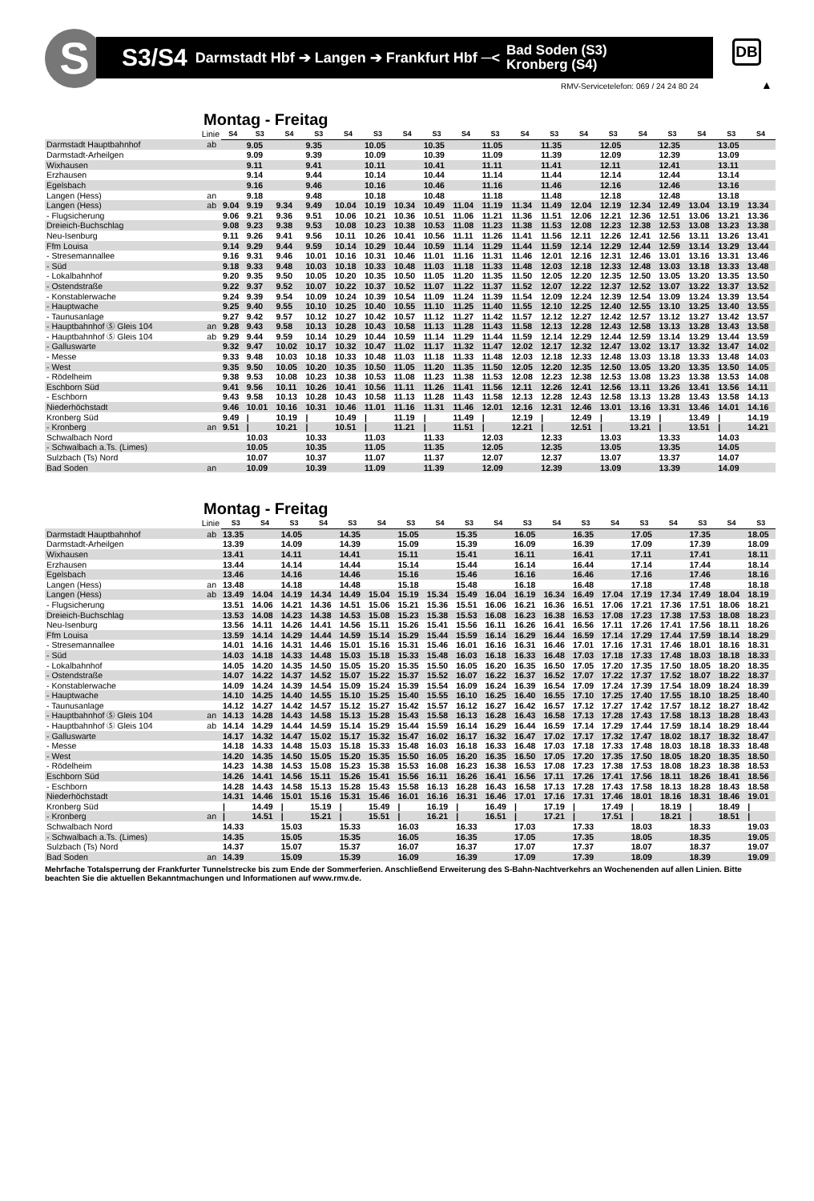S
S3/S4 Darmstadt Hbf ➔ Langen ➔ Frankfurt Hbf ─< Bad Soden (S3)
Kronberg (S4)
DB
▲
RMV-Servicetelefon: 069 / 24 24 80 24
Montag - Freitag
| | Linie | S4 | S3 | S4 | S3 | S4 | S3 | S4 | S3 | S4 | S3 | S4 | S3 | S4 | S3 | S4 | S3 | S4 | S3 | S4 |
| --- | --- | --- | --- | --- | --- | --- | --- | --- | --- | --- | --- | --- | --- | --- | --- | --- | --- | --- | --- | --- |
| Darmstadt Hauptbahnhof | ab | | 9.05 | | 9.35 | | 10.05 | | 10.35 | | 11.05 | | 11.35 | | 12.05 | | 12.35 | | 13.05 | |
| Darmstadt-Arheilgen | | | 9.09 | | 9.39 | | 10.09 | | 10.39 | | 11.09 | | 11.39 | | 12.09 | | 12.39 | | 13.09 | |
| Wixhausen | | | 9.11 | | 9.41 | | 10.11 | | 10.41 | | 11.11 | | 11.41 | | 12.11 | | 12.41 | | 13.11 | |
| Erzhausen | | | 9.14 | | 9.44 | | 10.14 | | 10.44 | | 11.14 | | 11.44 | | 12.14 | | 12.44 | | 13.14 | |
| Egelsbach | | | 9.16 | | 9.46 | | 10.16 | | 10.46 | | 11.16 | | 11.46 | | 12.16 | | 12.46 | | 13.16 | |
| Langen (Hess) | an | | 9.18 | | 9.48 | | 10.18 | | 10.48 | | 11.18 | | 11.48 | | 12.18 | | 12.48 | | 13.18 | |
| Langen (Hess) | ab | 9.04 | 9.19 | 9.34 | 9.49 | 10.04 | 10.19 | 10.34 | 10.49 | 11.04 | 11.19 | 11.34 | 11.49 | 12.04 | 12.19 | 12.34 | 12.49 | 13.04 | 13.19 | 13.34 |
| - Flugsicherung | | 9.06 | 9.21 | 9.36 | 9.51 | 10.06 | 10.21 | 10.36 | 10.51 | 11.06 | 11.21 | 11.36 | 11.51 | 12.06 | 12.21 | 12.36 | 12.51 | 13.06 | 13.21 | 13.36 |
| Dreieich-Buchschlag | | 9.08 | 9.23 | 9.38 | 9.53 | 10.08 | 10.23 | 10.38 | 10.53 | 11.08 | 11.23 | 11.38 | 11.53 | 12.08 | 12.23 | 12.38 | 12.53 | 13.08 | 13.23 | 13.38 |
| Neu-Isenburg | | 9.11 | 9.26 | 9.41 | 9.56 | 10.11 | 10.26 | 10.41 | 10.56 | 11.11 | 11.26 | 11.41 | 11.56 | 12.11 | 12.26 | 12.41 | 12.56 | 13.11 | 13.26 | 13.41 |
| Ffm Louisa | | 9.14 | 9.29 | 9.44 | 9.59 | 10.14 | 10.29 | 10.44 | 10.59 | 11.14 | 11.29 | 11.44 | 11.59 | 12.14 | 12.29 | 12.44 | 12.59 | 13.14 | 13.29 | 13.44 |
| - Stresemannallee | | 9.16 | 9.31 | 9.46 | 10.01 | 10.16 | 10.31 | 10.46 | 11.01 | 11.16 | 11.31 | 11.46 | 12.01 | 12.16 | 12.31 | 12.46 | 13.01 | 13.16 | 13.31 | 13.46 |
| - Süd | | 9.18 | 9.33 | 9.48 | 10.03 | 10.18 | 10.33 | 10.48 | 11.03 | 11.18 | 11.33 | 11.48 | 12.03 | 12.18 | 12.33 | 12.48 | 13.03 | 13.18 | 13.33 | 13.48 |
| - Lokalbahnhof | | 9.20 | 9.35 | 9.50 | 10.05 | 10.20 | 10.35 | 10.50 | 11.05 | 11.20 | 11.35 | 11.50 | 12.05 | 12.20 | 12.35 | 12.50 | 13.05 | 13.20 | 13.35 | 13.50 |
| - Ostendstraße | | 9.22 | 9.37 | 9.52 | 10.07 | 10.22 | 10.37 | 10.52 | 11.07 | 11.22 | 11.37 | 11.52 | 12.07 | 12.22 | 12.37 | 12.52 | 13.07 | 13.22 | 13.37 | 13.52 |
| - Konstablerwache | | 9.24 | 9.39 | 9.54 | 10.09 | 10.24 | 10.39 | 10.54 | 11.09 | 11.24 | 11.39 | 11.54 | 12.09 | 12.24 | 12.39 | 12.54 | 13.09 | 13.24 | 13.39 | 13.54 |
| - Hauptwache | | 9.25 | 9.40 | 9.55 | 10.10 | 10.25 | 10.40 | 10.55 | 11.10 | 11.25 | 11.40 | 11.55 | 12.10 | 12.25 | 12.40 | 12.55 | 13.10 | 13.25 | 13.40 | 13.55 |
| - Taunusanlage | | 9.27 | 9.42 | 9.57 | 10.12 | 10.27 | 10.42 | 10.57 | 11.12 | 11.27 | 11.42 | 11.57 | 12.12 | 12.27 | 12.42 | 12.57 | 13.12 | 13.27 | 13.42 | 13.57 |
| - Hauptbahnhof Ⓢ Gleis 104 | an | 9.28 | 9.43 | 9.58 | 10.13 | 10.28 | 10.43 | 10.58 | 11.13 | 11.28 | 11.43 | 11.58 | 12.13 | 12.28 | 12.43 | 12.58 | 13.13 | 13.28 | 13.43 | 13.58 |
| - Hauptbahnhof Ⓢ Gleis 104 | ab | 9.29 | 9.44 | 9.59 | 10.14 | 10.29 | 10.44 | 10.59 | 11.14 | 11.29 | 11.44 | 11.59 | 12.14 | 12.29 | 12.44 | 12.59 | 13.14 | 13.29 | 13.44 | 13.59 |
| - Galluswarte | | 9.32 | 9.47 | 10.02 | 10.17 | 10.32 | 10.47 | 11.02 | 11.17 | 11.32 | 11.47 | 12.02 | 12.17 | 12.32 | 12.47 | 13.02 | 13.17 | 13.32 | 13.47 | 14.02 |
| - Messe | | 9.33 | 9.48 | 10.03 | 10.18 | 10.33 | 10.48 | 11.03 | 11.18 | 11.33 | 11.48 | 12.03 | 12.18 | 12.33 | 12.48 | 13.03 | 13.18 | 13.33 | 13.48 | 14.03 |
| - West | | 9.35 | 9.50 | 10.05 | 10.20 | 10.35 | 10.50 | 11.05 | 11.20 | 11.35 | 11.50 | 12.05 | 12.20 | 12.35 | 12.50 | 13.05 | 13.20 | 13.35 | 13.50 | 14.05 |
| - Rödelheim | | 9.38 | 9.53 | 10.08 | 10.23 | 10.38 | 10.53 | 11.08 | 11.23 | 11.38 | 11.53 | 12.08 | 12.23 | 12.38 | 12.53 | 13.08 | 13.23 | 13.38 | 13.53 | 14.08 |
| Eschborn Süd | | 9.41 | 9.56 | 10.11 | 10.26 | 10.41 | 10.56 | 11.11 | 11.26 | 11.41 | 11.56 | 12.11 | 12.26 | 12.41 | 12.56 | 13.11 | 13.26 | 13.41 | 13.56 | 14.11 |
| - Eschborn | | 9.43 | 9.58 | 10.13 | 10.28 | 10.43 | 10.58 | 11.13 | 11.28 | 11.43 | 11.58 | 12.13 | 12.28 | 12.43 | 12.58 | 13.13 | 13.28 | 13.43 | 13.58 | 14.13 |
| Niederhöchstadt | | 9.46 | 10.01 | 10.16 | 10.31 | 10.46 | 11.01 | 11.16 | 11.31 | 11.46 | 12.01 | 12.16 | 12.31 | 12.46 | 13.01 | 13.16 | 13.31 | 13.46 | 14.01 | 14.16 |
| Kronberg Süd | | 9.49 | / | 10.19 | / | 10.49 | / | 11.19 | / | 11.49 | / | 12.19 | / | 12.49 | / | 13.19 | / | 13.49 | / | 14.19 |
| - Kronberg | an | 9.51 | / | 10.21 | / | 10.51 | / | 11.21 | / | 11.51 | / | 12.21 | / | 12.51 | / | 13.21 | / | 13.51 | / | 14.21 |
| Schwalbach Nord | | | 10.03 | | 10.33 | | 11.03 | | 11.33 | | 12.03 | | 12.33 | | 13.03 | | 13.33 | | 14.03 | |
| - Schwalbach a.Ts. (Limes) | | | 10.05 | | 10.35 | | 11.05 | | 11.35 | | 12.05 | | 12.35 | | 13.05 | | 13.35 | | 14.05 | |
| Sulzbach (Ts) Nord | | | 10.07 | | 10.37 | | 11.07 | | 11.37 | | 12.07 | | 12.37 | | 13.07 | | 13.37 | | 14.07 | |
| Bad Soden | an | | 10.09 | | 10.39 | | 11.09 | | 11.39 | | 12.09 | | 12.39 | | 13.09 | | 13.39 | | 14.09 | |
Montag - Freitag
| | Linie | S3 | S4 | S3 | S4 | S3 | S4 | S3 | S4 | S3 | S4 | S3 | S4 | S3 | S4 | S3 | S4 | S3 | S4 | S3 |
| --- | --- | --- | --- | --- | --- | --- | --- | --- | --- | --- | --- | --- | --- | --- | --- | --- | --- | --- | --- | --- |
| Darmstadt Hauptbahnhof | ab | 13.35 | | 14.05 | | 14.35 | | 15.05 | | 15.35 | | 16.05 | | 16.35 | | 17.05 | | 17.35 | | 18.05 |
| Darmstadt-Arheilgen | | 13.39 | | 14.09 | | 14.39 | | 15.09 | | 15.39 | | 16.09 | | 16.39 | | 17.09 | | 17.39 | | 18.09 |
| Wixhausen | | 13.41 | | 14.11 | | 14.41 | | 15.11 | | 15.41 | | 16.11 | | 16.41 | | 17.11 | | 17.41 | | 18.11 |
| Erzhausen | | 13.44 | | 14.14 | | 14.44 | | 15.14 | | 15.44 | | 16.14 | | 16.44 | | 17.14 | | 17.44 | | 18.14 |
| Egelsbach | | 13.46 | | 14.16 | | 14.46 | | 15.16 | | 15.46 | | 16.16 | | 16.46 | | 17.16 | | 17.46 | | 18.16 |
| Langen (Hess) | an | 13.48 | | 14.18 | | 14.48 | | 15.18 | | 15.48 | | 16.18 | | 16.48 | | 17.18 | | 17.48 | | 18.18 |
| Langen (Hess) | ab | 13.49 | 14.04 | 14.19 | 14.34 | 14.49 | 15.04 | 15.19 | 15.34 | 15.49 | 16.04 | 16.19 | 16.34 | 16.49 | 17.04 | 17.19 | 17.34 | 17.49 | 18.04 | 18.19 |
| - Flugsicherung | | 13.51 | 14.06 | 14.21 | 14.36 | 14.51 | 15.06 | 15.21 | 15.36 | 15.51 | 16.06 | 16.21 | 16.36 | 16.51 | 17.06 | 17.21 | 17.36 | 17.51 | 18.06 | 18.21 |
| Dreieich-Buchschlag | | 13.53 | 14.08 | 14.23 | 14.38 | 14.53 | 15.08 | 15.23 | 15.38 | 15.53 | 16.08 | 16.23 | 16.38 | 16.53 | 17.08 | 17.23 | 17.38 | 17.53 | 18.08 | 18.23 |
| Neu-Isenburg | | 13.56 | 14.11 | 14.26 | 14.41 | 14.56 | 15.11 | 15.26 | 15.41 | 15.56 | 16.11 | 16.26 | 16.41 | 16.56 | 17.11 | 17.26 | 17.41 | 17.56 | 18.11 | 18.26 |
| Ffm Louisa | | 13.59 | 14.14 | 14.29 | 14.44 | 14.59 | 15.14 | 15.29 | 15.44 | 15.59 | 16.14 | 16.29 | 16.44 | 16.59 | 17.14 | 17.29 | 17.44 | 17.59 | 18.14 | 18.29 |
| - Stresemannallee | | 14.01 | 14.16 | 14.31 | 14.46 | 15.01 | 15.16 | 15.31 | 15.46 | 16.01 | 16.16 | 16.31 | 16.46 | 17.01 | 17.16 | 17.31 | 17.46 | 18.01 | 18.16 | 18.31 |
| - Süd | | 14.03 | 14.18 | 14.33 | 14.48 | 15.03 | 15.18 | 15.33 | 15.48 | 16.03 | 16.18 | 16.33 | 16.48 | 17.03 | 17.18 | 17.33 | 17.48 | 18.03 | 18.18 | 18.33 |
| - Lokalbahnhof | | 14.05 | 14.20 | 14.35 | 14.50 | 15.05 | 15.20 | 15.35 | 15.50 | 16.05 | 16.20 | 16.35 | 16.50 | 17.05 | 17.20 | 17.35 | 17.50 | 18.05 | 18.20 | 18.35 |
| - Ostendstraße | | 14.07 | 14.22 | 14.37 | 14.52 | 15.07 | 15.22 | 15.37 | 15.52 | 16.07 | 16.22 | 16.37 | 16.52 | 17.07 | 17.22 | 17.37 | 17.52 | 18.07 | 18.22 | 18.37 |
| - Konstablerwache | | 14.09 | 14.24 | 14.39 | 14.54 | 15.09 | 15.24 | 15.39 | 15.54 | 16.09 | 16.24 | 16.39 | 16.54 | 17.09 | 17.24 | 17.39 | 17.54 | 18.09 | 18.24 | 18.39 |
| - Hauptwache | | 14.10 | 14.25 | 14.40 | 14.55 | 15.10 | 15.25 | 15.40 | 15.55 | 16.10 | 16.25 | 16.40 | 16.55 | 17.10 | 17.25 | 17.40 | 17.55 | 18.10 | 18.25 | 18.40 |
| - Taunusanlage | | 14.12 | 14.27 | 14.42 | 14.57 | 15.12 | 15.27 | 15.42 | 15.57 | 16.12 | 16.27 | 16.42 | 16.57 | 17.12 | 17.27 | 17.42 | 17.57 | 18.12 | 18.27 | 18.42 |
| - Hauptbahnhof Ⓢ Gleis 104 | an | 14.13 | 14.28 | 14.43 | 14.58 | 15.13 | 15.28 | 15.43 | 15.58 | 16.13 | 16.28 | 16.43 | 16.58 | 17.13 | 17.28 | 17.43 | 17.58 | 18.13 | 18.28 | 18.43 |
| - Hauptbahnhof Ⓢ Gleis 104 | ab | 14.14 | 14.29 | 14.44 | 14.59 | 15.14 | 15.29 | 15.44 | 15.59 | 16.14 | 16.29 | 16.44 | 16.59 | 17.14 | 17.29 | 17.44 | 17.59 | 18.14 | 18.29 | 18.44 |
| - Galluswarte | | 14.17 | 14.32 | 14.47 | 15.02 | 15.17 | 15.32 | 15.47 | 16.02 | 16.17 | 16.32 | 16.47 | 17.02 | 17.17 | 17.32 | 17.47 | 18.02 | 18.17 | 18.32 | 18.47 |
| - Messe | | 14.18 | 14.33 | 14.48 | 15.03 | 15.18 | 15.33 | 15.48 | 16.03 | 16.18 | 16.33 | 16.48 | 17.03 | 17.18 | 17.33 | 17.48 | 18.03 | 18.18 | 18.33 | 18.48 |
| - West | | 14.20 | 14.35 | 14.50 | 15.05 | 15.20 | 15.35 | 15.50 | 16.05 | 16.20 | 16.35 | 16.50 | 17.05 | 17.20 | 17.35 | 17.50 | 18.05 | 18.20 | 18.35 | 18.50 |
| - Rödelheim | | 14.23 | 14.38 | 14.53 | 15.08 | 15.23 | 15.38 | 15.53 | 16.08 | 16.23 | 16.38 | 16.53 | 17.08 | 17.23 | 17.38 | 17.53 | 18.08 | 18.23 | 18.38 | 18.53 |
| Eschborn Süd | | 14.26 | 14.41 | 14.56 | 15.11 | 15.26 | 15.41 | 15.56 | 16.11 | 16.26 | 16.41 | 16.56 | 17.11 | 17.26 | 17.41 | 17.56 | 18.11 | 18.26 | 18.41 | 18.56 |
| - Eschborn | | 14.28 | 14.43 | 14.58 | 15.13 | 15.28 | 15.43 | 15.58 | 16.13 | 16.28 | 16.43 | 16.58 | 17.13 | 17.28 | 17.43 | 17.58 | 18.13 | 18.28 | 18.43 | 18.58 |
| Niederhöchstadt | | 14.31 | 14.46 | 15.01 | 15.16 | 15.31 | 15.46 | 16.01 | 16.16 | 16.31 | 16.46 | 17.01 | 17.16 | 17.31 | 17.46 | 18.01 | 18.16 | 18.31 | 18.46 | 19.01 |
| Kronberg Süd | | / | 14.49 | / | 15.19 | / | 15.49 | / | 16.19 | / | 16.49 | / | 17.19 | / | 17.49 | / | 18.19 | / | 18.49 | / |
| - Kronberg | an | / | 14.51 | / | 15.21 | / | 15.51 | / | 16.21 | / | 16.51 | / | 17.21 | / | 17.51 | / | 18.21 | / | 18.51 | / |
| Schwalbach Nord | | 14.33 | | 15.03 | | 15.33 | | 16.03 | | 16.33 | | 17.03 | | 17.33 | | 18.03 | | 18.33 | | 19.03 |
| - Schwalbach a.Ts. (Limes) | | 14.35 | | 15.05 | | 15.35 | | 16.05 | | 16.35 | | 17.05 | | 17.35 | | 18.05 | | 18.35 | | 19.05 |
| Sulzbach (Ts) Nord | | 14.37 | | 15.07 | | 15.37 | | 16.07 | | 16.37 | | 17.07 | | 17.37 | | 18.07 | | 18.37 | | 19.07 |
| Bad Soden | an | 14.39 | | 15.09 | | 15.39 | | 16.09 | | 16.39 | | 17.09 | | 17.39 | | 18.09 | | 18.39 | | 19.09 |
Mehrfache Totalsperrung der Frankfurter Tunnelstrecke bis zum Ende der Sommerferien. Anschließend Erweiterung des S-Bahn-Nachtverkehrs an Wochenenden auf allen Linien. Bitte beachten Sie die aktuellen Bekanntmachungen und Informationen auf www.rmv.de.